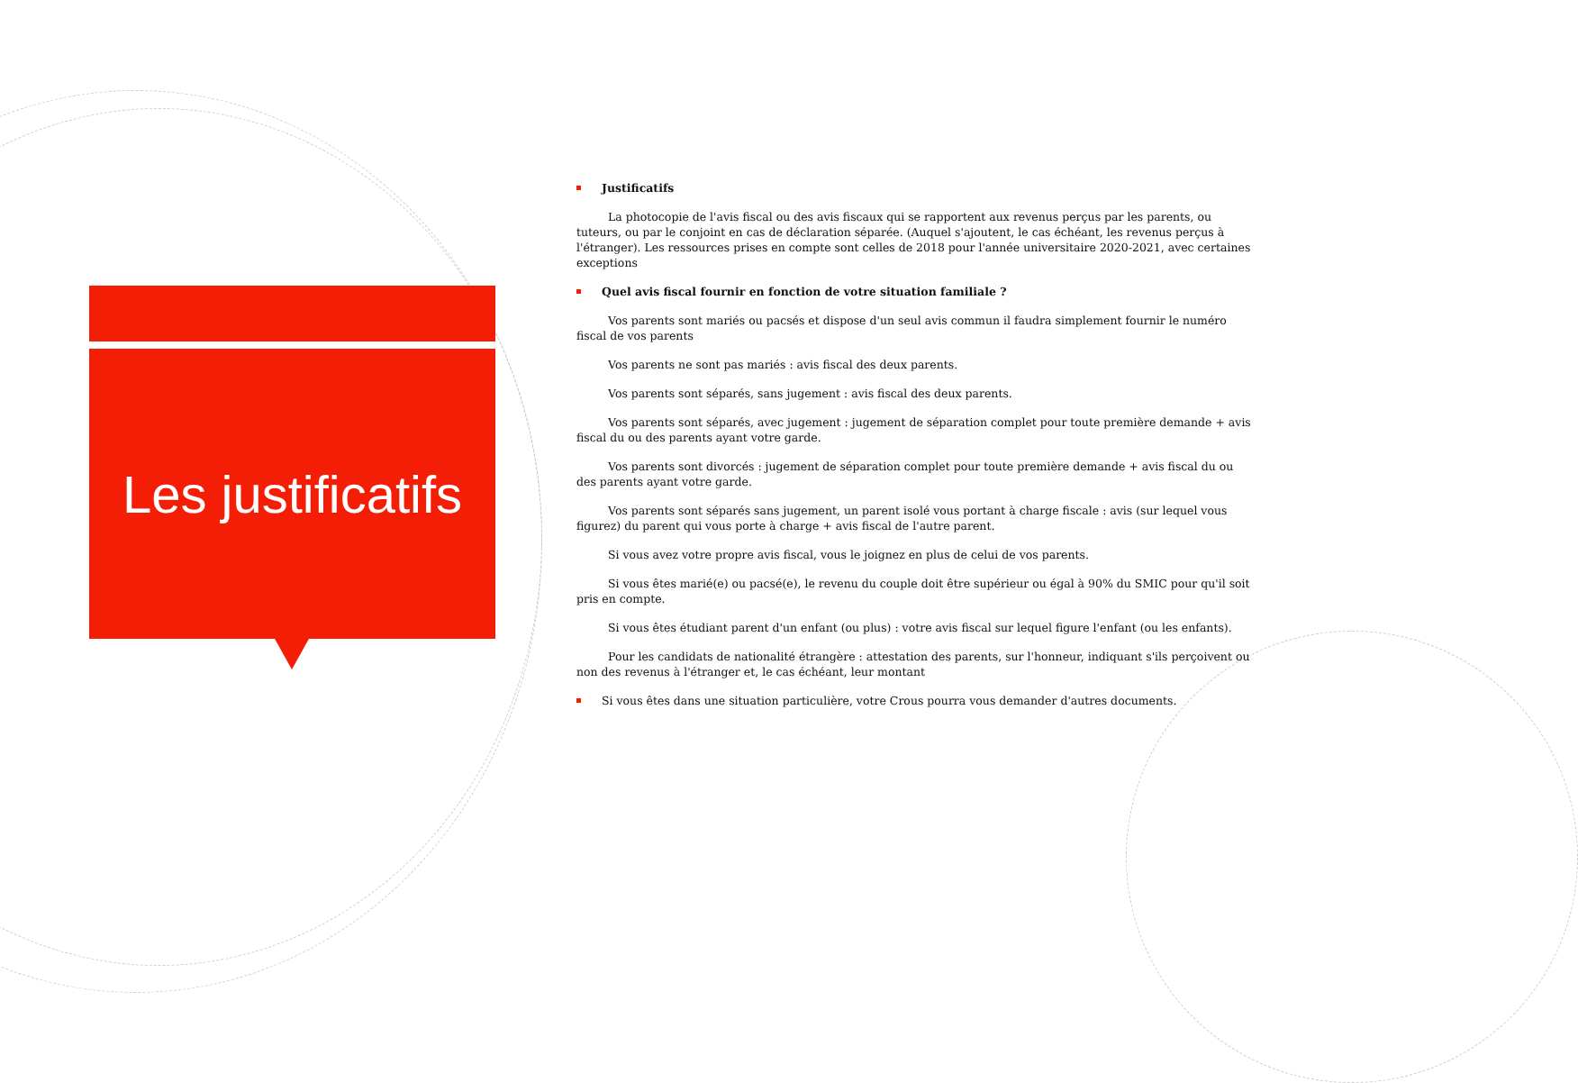Les justificatifs
Justificatifs
La photocopie de l'avis fiscal ou des avis fiscaux qui se rapportent aux revenus perçus par les parents, ou tuteurs, ou par le conjoint en cas de déclaration séparée. (Auquel s'ajoutent, le cas échéant, les revenus perçus à l'étranger). Les ressources prises en compte sont celles de 2018 pour l'année universitaire 2020-2021, avec certaines exceptions
Quel avis fiscal fournir en fonction de votre situation familiale ?
Vos parents sont mariés ou pacsés et dispose d'un seul avis commun il faudra simplement fournir le numéro fiscal de vos parents
Vos parents ne sont pas mariés : avis fiscal des deux parents.
Vos parents sont séparés, sans jugement : avis fiscal des deux parents.
Vos parents sont séparés, avec jugement : jugement de séparation complet pour toute première demande + avis fiscal du ou des parents ayant votre garde.
Vos parents sont divorcés : jugement de séparation complet pour toute première demande + avis fiscal du ou des parents ayant votre garde.
Vos parents sont séparés sans jugement, un parent isolé vous portant à charge fiscale : avis (sur lequel vous figurez) du parent qui vous porte à charge + avis fiscal de l'autre parent.
Si vous avez votre propre avis fiscal, vous le joignez en plus de celui de vos parents.
Si vous êtes marié(e) ou pacsé(e), le revenu du couple doit être supérieur ou égal à 90% du SMIC pour qu'il soit pris en compte.
Si vous êtes étudiant parent d'un enfant (ou plus) : votre avis fiscal sur lequel figure l'enfant (ou les enfants).
Pour les candidats de nationalité étrangère : attestation des parents, sur l'honneur, indiquant s'ils perçoivent ou non des revenus à l'étranger et, le cas échéant, leur montant
Si vous êtes dans une situation particulière, votre Crous pourra vous demander d'autres documents.